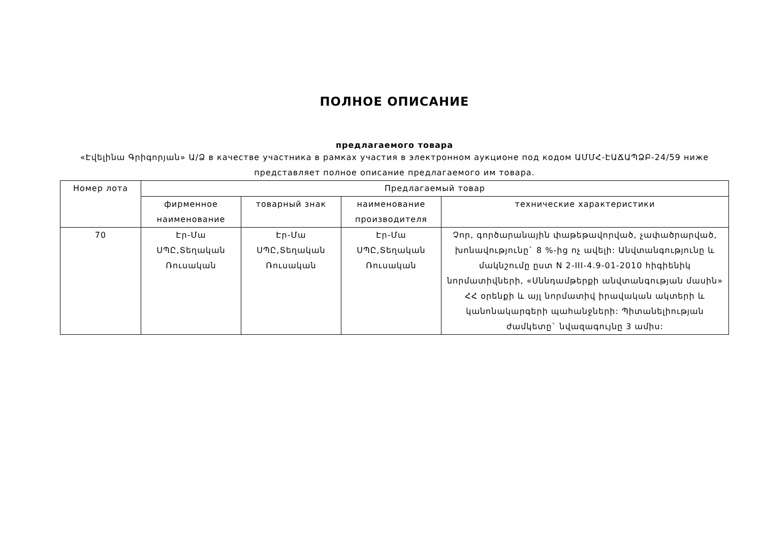ПОЛНОЕ ОПИСАНИЕ
предлагаемого товара
«Էվելինա Գրիգորյան» Ա/Ձ в качестве участника в рамках участия в электронном аукционе под кодом ԱՄՄՀ-ԷԱՃԱՊՁԲ-24/59 ниже представляет полное описание предлагаемого им товара.
| Номер лота | Предлагаемый товар | | | |
| --- | --- | --- | --- | --- |
| | фирменное наименование | товарный знак | наименование производителя | технические характеристики |
| 70 | Էր-Մա ՍՊԸ,Տեղական Ռուսական | Էր-Մա ՍՊԸ,Տեղական Ռուսական | Էր-Մա ՍՊԸ,Տեղական Ռուսական | Չոր, գործարանային փաթեթավորված, չափածրարված, խոնավությունը` 8 %-ից ոչ ավելի: Անվտանգությունը և մակնշումը ըստ N 2-III-4.9-01-2010 հիգիենիկ նորմատիվների, «Սննդամթերքի անվտանգության մասին» ՀՀ օրենքի և այլ նորմատիվ իրավական ակտերի և կանոնակարգերի պահանջների: Պիտանելիության ժամկետը` նվազագույնը 3 ամիս: |